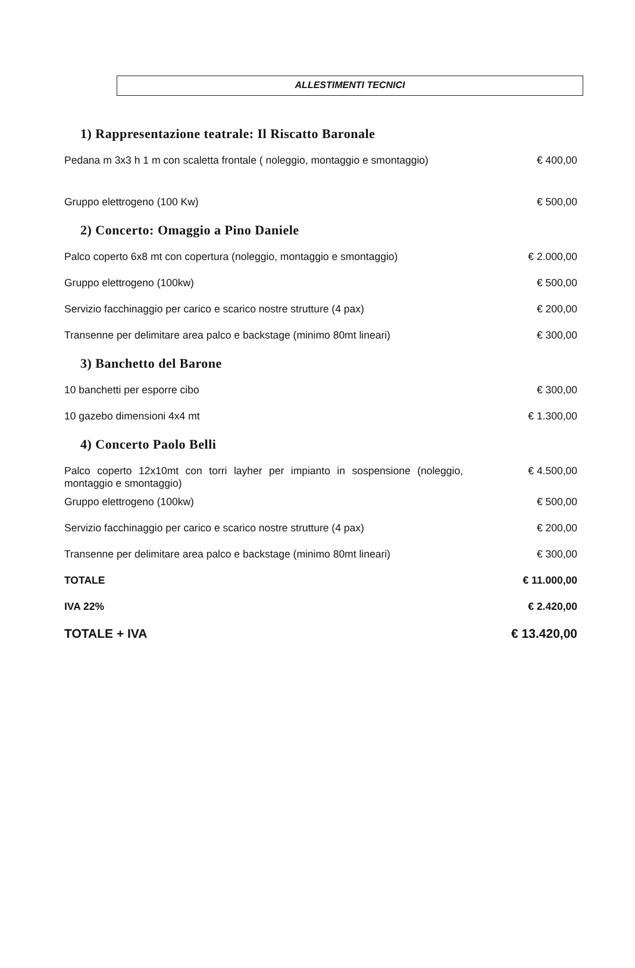ALLESTIMENTI TECNICI
| 1) Rappresentazione teatrale: Il Riscatto Baronale | |
| --- | --- |
| Pedana m 3x3 h 1 m con scaletta frontale ( noleggio, montaggio e smontaggio) | € 400,00 |
| Gruppo elettrogeno (100 Kw) | € 500,00 |
| 2) Concerto: Omaggio a Pino Daniele | |
| Palco coperto 6x8 mt con copertura (noleggio, montaggio e smontaggio) | € 2.000,00 |
| Gruppo elettrogeno (100kw) | € 500,00 |
| Servizio facchinaggio per carico e scarico nostre strutture (4 pax) | € 200,00 |
| Transenne per delimitare area palco e backstage (minimo 80mt lineari) | € 300,00 |
| 3) Banchetto del Barone | |
| 10 banchetti per esporre cibo | € 300,00 |
| 10 gazebo dimensioni 4x4 mt | € 1.300,00 |
| 4) Concerto Paolo Belli | |
| Palco coperto 12x10mt con torri layher per impianto in sospensione (noleggio, montaggio e smontaggio) | € 4.500,00 |
| Gruppo elettrogeno (100kw) | € 500,00 |
| Servizio facchinaggio per carico e scarico nostre strutture (4 pax) | € 200,00 |
| Transenne per delimitare area palco e backstage (minimo 80mt lineari) | € 300,00 |
| TOTALE | € 11.000,00 |
| IVA 22% | € 2.420,00 |
| TOTALE + IVA | € 13.420,00 |